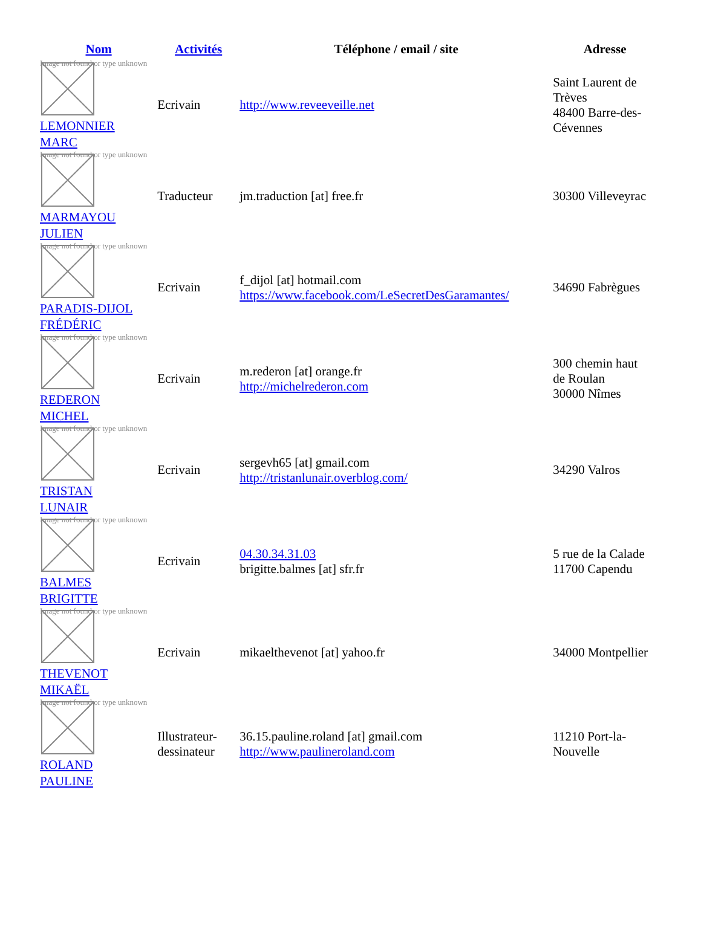| Nom | Activités | Téléphone / email / site | Adresse |
| --- | --- | --- | --- |
| Image not found or type unknown LEMONNIER MARC | Ecrivain | http://www.reveeveille.net | Saint Laurent de Trèves 48400 Barre-des- Cévennes |
| Image not found or type unknown MARMAYOU JULIEN | Traducteur | jm.traduction [at] free.fr | 30300 Villeveyrac |
| Image not found or type unknown PARADIS-DIJOL FRÉDÉRIC | Ecrivain | f_dijol [at] hotmail.com https://www.facebook.com/LeSecretDesGaramantes/ | 34690 Fabrègues |
| Image not found or type unknown REDERON MICHEL | Ecrivain | m.rederon [at] orange.fr http://michelrederon.com | 300 chemin haut de Roulan 30000 Nîmes |
| Image not found or type unknown TRISTAN LUNAIR | Ecrivain | sergevh65 [at] gmail.com http://tristanlunair.overblog.com/ | 34290 Valros |
| Image not found or type unknown BALMES BRIGITTE | Ecrivain | 04.30.34.31.03 brigitte.balmes [at] sfr.fr | 5 rue de la Calade 11700 Capendu |
| Image not found or type unknown THEVENOT MIKAËL | Ecrivain | mikaelthevenot [at] yahoo.fr | 34000 Montpellier |
| Image not found or type unknown ROLAND PAULINE | Illustrateur- dessinateur | 36.15.pauline.roland [at] gmail.com http://www.paulineroland.com | 11210 Port-la- Nouvelle |